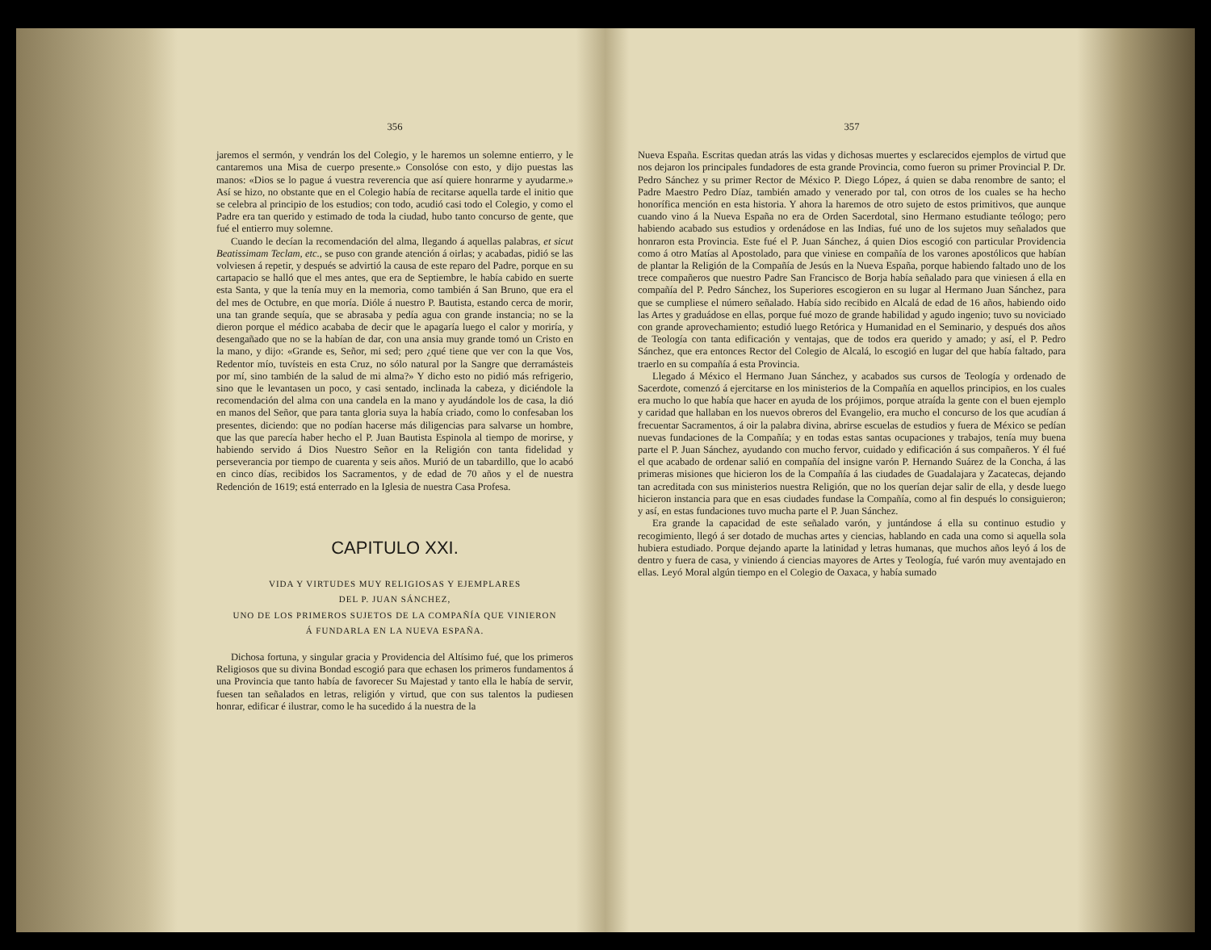356
jaremos el sermón, y vendrán los del Colegio, y le haremos un solemne entierro, y le cantaremos una Misa de cuerpo presente.» Consolóse con esto, y dijo puestas las manos: «Dios se lo pague á vuestra reverencia que así quiere honrarme y ayudarme.» Así se hizo, no obstante que en el Colegio había de recitarse aquella tarde el initio que se celebra al principio de los estudios; con todo, acudió casi todo el Colegio, y como el Padre era tan querido y estimado de toda la ciudad, hubo tanto concurso de gente, que fué el entierro muy solemne.
Cuando le decían la recomendación del alma, llegando á aquellas palabras, et sicut Beatissimam Teclam, etc., se puso con grande atención á oirlas; y acabadas, pidió se las volviesen á repetir, y después se advirtió la causa de este reparo del Padre, porque en su cartapacio se halló que el mes antes, que era de Septiembre, le había cabido en suerte esta Santa, y que la tenía muy en la memoria, como también á San Bruno, que era el del mes de Octubre, en que moría. Dióle á nuestro P. Bautista, estando cerca de morir, una tan grande sequía, que se abrasaba y pedía agua con grande instancia; no se la dieron porque el médico acababa de decir que le apagaría luego el calor y moriría, y desengañado que no se la habían de dar, con una ansia muy grande tomó un Cristo en la mano, y dijo: «Grande es, Señor, mi sed; pero ¿qué tiene que ver con la que Vos, Redentor mío, tuvísteis en esta Cruz, no sólo natural por la Sangre que derramásteis por mí, sino también de la salud de mi alma?» Y dicho esto no pidió más refrigerio, sino que le levantasen un poco, y casi sentado, inclinada la cabeza, y diciéndole la recomendación del alma con una candela en la mano y ayudándole los de casa, la dió en manos del Señor, que para tanta gloria suya la había criado, como lo confesaban los presentes, diciendo: que no podían hacerse más diligencias para salvarse un hombre, que las que parecía haber hecho el P. Juan Bautista Espinola al tiempo de morirse, y habiendo servido á Dios Nuestro Señor en la Religión con tanta fidelidad y perseverancia por tiempo de cuarenta y seis años. Murió de un tabardillo, que lo acabó en cinco días, recibidos los Sacramentos, y de edad de 70 años y el de nuestra Redención de 1619; está enterrado en la Iglesia de nuestra Casa Profesa.
CAPITULO XXI.
VIDA Y VIRTUDES MUY RELIGIOSAS Y EJEMPLARES
DEL P. JUAN SÁNCHEZ,
UNO DE LOS PRIMEROS SUJETOS DE LA COMPAÑÍA QUE VINIERON
Á FUNDARLA EN LA NUEVA ESPAÑA.
Dichosa fortuna, y singular gracia y Providencia del Altísimo fué, que los primeros Religiosos que su divina Bondad escogió para que echasen los primeros fundamentos á una Provincia que tanto había de favorecer Su Majestad y tanto ella le había de servir, fuesen tan señalados en letras, religión y virtud, que con sus talentos la pudiesen honrar, edificar é ilustrar, como le ha sucedido á la nuestra de la
357
Nueva España. Escritas quedan atrás las vidas y dichosas muertes y esclarecidos ejemplos de virtud que nos dejaron los principales fundadores de esta grande Provincia, como fueron su primer Provincial P. Dr. Pedro Sánchez y su primer Rector de México P. Diego López, á quien se daba renombre de santo; el Padre Maestro Pedro Díaz, también amado y venerado por tal, con otros de los cuales se ha hecho honorífica mención en esta historia. Y ahora la haremos de otro sujeto de estos primitivos, que aunque cuando vino á la Nueva España no era de Orden Sacerdotal, sino Hermano estudiante teólogo; pero habiendo acabado sus estudios y ordenádose en las Indias, fué uno de los sujetos muy señalados que honraron esta Provincia. Este fué el P. Juan Sánchez, á quien Dios escogió con particular Providencia como á otro Matías al Apostolado, para que viniese en compañía de los varones apostólicos que habían de plantar la Religión de la Compañía de Jesús en la Nueva España, porque habiendo faltado uno de los trece compañeros que nuestro Padre San Francisco de Borja había señalado para que viniesen á ella en compañía del P. Pedro Sánchez, los Superiores escogieron en su lugar al Hermano Juan Sánchez, para que se cumpliese el número señalado. Había sido recibido en Alcalá de edad de 16 años, habiendo oido las Artes y graduádose en ellas, porque fué mozo de grande habilidad y agudo ingenio; tuvo su noviciado con grande aprovechamiento; estudió luego Retórica y Humanidad en el Seminario, y después dos años de Teología con tanta edificación y ventajas, que de todos era querido y amado; y así, el P. Pedro Sánchez, que era entonces Rector del Colegio de Alcalá, lo escogió en lugar del que había faltado, para traerlo en su compañía á esta Provincia.
Llegado á México el Hermano Juan Sánchez, y acabados sus cursos de Teología y ordenado de Sacerdote, comenzó á ejercitarse en los ministerios de la Compañía en aquellos principios, en los cuales era mucho lo que había que hacer en ayuda de los prójimos, porque atraída la gente con el buen ejemplo y caridad que hallaban en los nuevos obreros del Evangelio, era mucho el concurso de los que acudían á frecuentar Sacramentos, á oir la palabra divina, abrirse escuelas de estudios y fuera de México se pedían nuevas fundaciones de la Compañía; y en todas estas santas ocupaciones y trabajos, tenía muy buena parte el P. Juan Sánchez, ayudando con mucho fervor, cuidado y edificación á sus compañeros. Y él fué el que acabado de ordenar salió en compañía del insigne varón P. Hernando Suárez de la Concha, á las primeras misiones que hicieron los de la Compañía á las ciudades de Guadalajara y Zacatecas, dejando tan acreditada con sus ministerios nuestra Religión, que no los querían dejar salir de ella, y desde luego hicieron instancia para que en esas ciudades fundase la Compañía, como al fin después lo consiguieron; y así, en estas fundaciones tuvo mucha parte el P. Juan Sánchez.
Era grande la capacidad de este señalado varón, y juntándose á ella su continuo estudio y recogimiento, llegó á ser dotado de muchas artes y ciencias, hablando en cada una como si aquella sola hubiera estudiado. Porque dejando aparte la latinidad y letras humanas, que muchos años leyó á los de dentro y fuera de casa, y viniendo á ciencias mayores de Artes y Teología, fué varón muy aventajado en ellas. Leyó Moral algún tiempo en el Colegio de Oaxaca, y había sumado